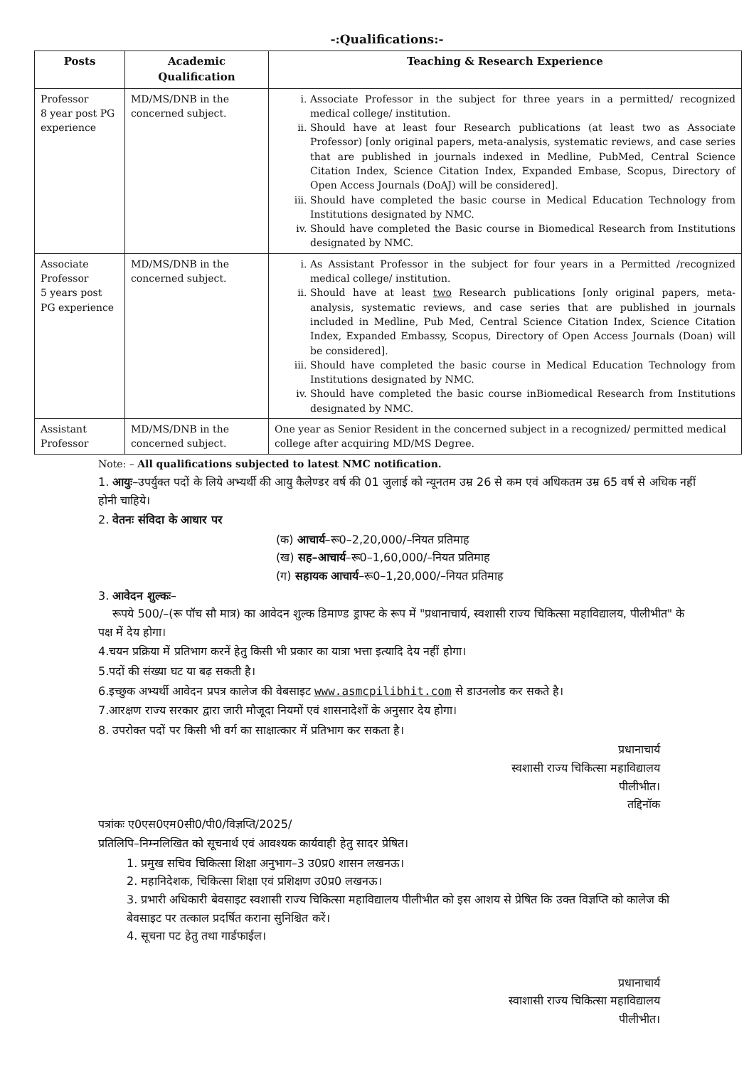-:Qualifications:-
| Posts | Academic Qualification | Teaching & Research Experience |
| --- | --- | --- |
| Professor 8 year post PG experience | MD/MS/DNB in the concerned subject. | i. Associate Professor in the subject for three years in a permitted/ recognized medical college/ institution. ii. Should have at least four Research publications (at least two as Associate Professor) [only original papers, meta-analysis, systematic reviews, and case series that are published in journals indexed in Medline, PubMed, Central Science Citation Index, Science Citation Index, Expanded Embase, Scopus, Directory of Open Access Journals (DoAJ) will be considered]. iii. Should have completed the basic course in Medical Education Technology from Institutions designated by NMC. iv. Should have completed the Basic course in Biomedical Research from Institutions designated by NMC. |
| Associate Professor 5 years post PG experience | MD/MS/DNB in the concerned subject. | i. As Assistant Professor in the subject for four years in a Permitted /recognized medical college/ institution. ii. Should have at least two Research publications [only original papers, meta-analysis, systematic reviews, and case series that are published in journals included in Medline, Pub Med, Central Science Citation Index, Science Citation Index, Expanded Embassy, Scopus, Directory of Open Access Journals (Doan) will be considered]. iii. Should have completed the basic course in Medical Education Technology from Institutions designated by NMC. iv. Should have completed the basic course inBiomedical Research from Institutions designated by NMC. |
| Assistant Professor | MD/MS/DNB in the concerned subject. | One year as Senior Resident in the concerned subject in a recognized/ permitted medical college after acquiring MD/MS Degree. |
Note: – All qualifications subjected to latest NMC notification.
1. आयुः–उपर्युक्त पदों के लिये अभ्यर्थी की आयु कैलेण्डर वर्ष की 01 जुलाई को न्यूनतम उम्र 26 से कम एवं अधिकतम उम्र 65 वर्ष से अधिक नहीं होनी चाहिये।
2. वेतनः संविदा के आधार पर
(क) आचार्य–रू0–2,20,000/–नियत प्रतिमाह
(ख) सह–आचार्य–रू0–1,60,000/–नियत प्रतिमाह
(ग) सहायक आचार्य–रू0–1,20,000/–नियत प्रतिमाह
3. आवेदन शुल्कः–
रूपये 500/–(रू पॉच सौ मात्र) का आवेदन शुल्क डिमाण्ड ड्राफ्ट के रूप में "प्रधानाचार्य, स्वशासी राज्य चिकित्सा महाविद्यालय, पीलीभीत" के पक्ष में देय होगा।
4.चयन प्रक्रिया में प्रतिभाग करनें हेतु किसी भी प्रकार का यात्रा भत्ता इत्यादि देय नहीं होगा।
5.पदों की संख्या घट या बढ़ सकती है।
6.इच्छुक अभ्यर्थी आवेदन प्रपत्र कालेज की वेबसाइट www.asmcpilibhit.com से डाउनलोड कर सकते है।
7.आरक्षण राज्य सरकार द्वारा जारी मौजूदा नियमों एवं शासनादेशों के अनुसार देय होगा।
8. उपरोक्त पदों पर किसी भी वर्ग का साक्षात्कार में प्रतिभाग कर सकता है।
प्रधानाचार्य
स्वशासी राज्य चिकित्सा महाविद्यालय
पीलीभीत।
तद्दिनॉक
पत्रांकः ए0एस0एम0सी0/पी0/विज्ञप्ति/2025/
प्रतिलिपि–निम्नलिखित को सूचनार्थ एवं आवश्यक कार्यवाही हेतु सादर प्रेषित।
1. प्रमुख सचिव चिकित्सा शिक्षा अनुभाग–3 उ0प्र0 शासन लखनऊ।
2. महानिदेशक, चिकित्सा शिक्षा एवं प्रशिक्षण उ0प्र0 लखनऊ।
3. प्रभारी अधिकारी बेवसाइट स्वशासी राज्य चिकित्सा महाविद्यालय पीलीभीत को इस आशय से प्रेषित कि उक्त विज्ञप्ति को कालेज की बेवसाइट पर तत्काल प्रदर्षित कराना सुनिश्चित करें।
4. सूचना पट हेतु तथा गार्डफाईल।
प्रधानाचार्य
स्वाशासी राज्य चिकित्सा महाविद्यालय
पीलीभीत।